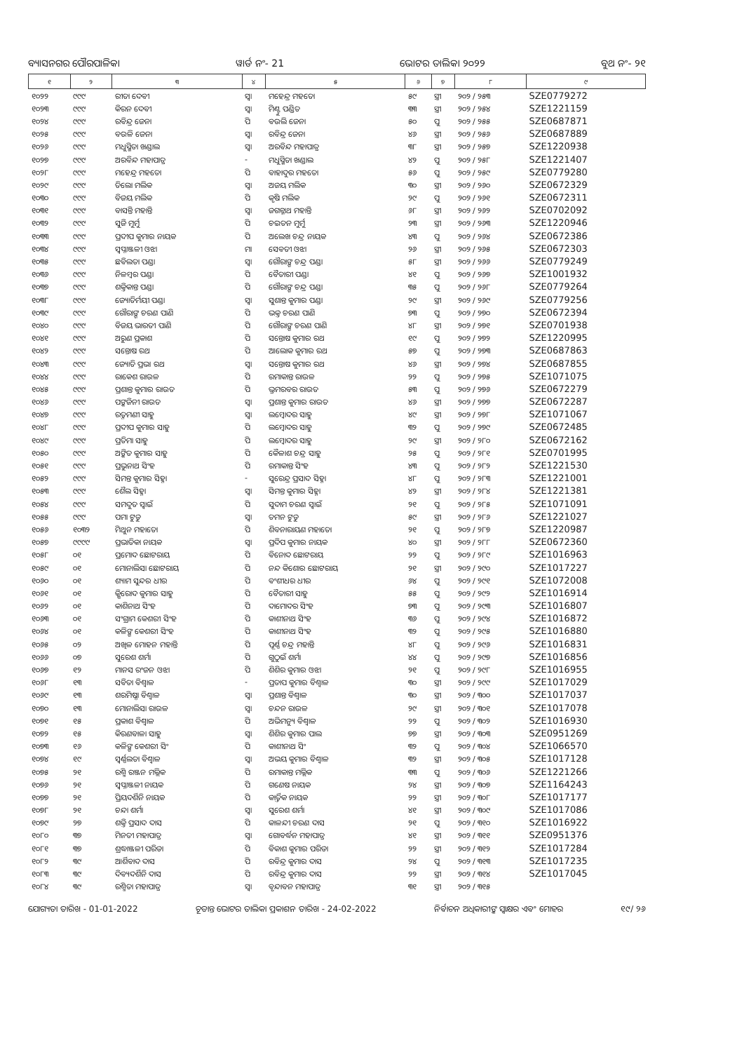ବ୍ୟାସନଗର ପୌରପାଳିକା ୱାର୍ଡ ନଂ- 21 ଭୋଟର ତାଲିକା ୨୦୨୨ ବୁଥ ନଂ- ୨୧
| ୧ | ୨ | ୩ | ୪ | ୫ | ୬ | ୭ | ୮ | ୯ |
| --- | --- | --- | --- | --- | --- | --- | --- | --- |
| ୧୦୨୨ | ୯୯୯ | ରୀତା ଦେବୀ | ସ୍ୱା | ମହେନ୍ଦ୍ର ମହତୋ | ୫୯ | ସ୍ତ୍ରୀ | ୨୦୨ / ୨୫୩ | SZE0779272 |
| ୧୦୨୩ | ୯୯୯ | କିରନ ଦେବୀ | ସ୍ୱା | ମିଣ୍ଟୁ ପଣ୍ଡିତ | ୩୩ | ସ୍ତ୍ରୀ | ୨୦୨ / ୨୫୪ | SZE1221159 |
| ୧୦୨୪ | ୯୯୯ | ରବିନ୍ଦ୍ର ଜେନା | ପି | ବଉଲି ଜେନା | ୫୦ | ପୁ | ୨୦୨ / ୨୫୫ | SZE0687871 |
| ୧୦୨୫ | ୯୯୯ | ବଉଳି ଜେନା | ସ୍ୱା | ରବିନ୍ଦ୍ର ଜେନା | ୪୬ | ସ୍ତ୍ରୀ | ୨୦୨ / ୨୫୬ | SZE0687889 |
| ୧୦୨୬ | ୯୯୯ | ମଧୁସ୍ମିତା ଖଣ୍ଡାଲ | ସ୍ୱା | ଅରବିନ୍ଦ ମହାପାତ୍ର | ୩୮ | ସ୍ତ୍ରୀ | ୨୦୨ / ୨୫୭ | SZE1220938 |
| ୧୦୨୭ | ୯୯୯ | ଅରବିନ୍ଦ ମହାପାତ୍ର | - | ମଧୁସ୍ମିତା ଖଣ୍ଡାଲ | ୪୨ | ପୁ | ୨୦୨ / ୨୫୮ | SZE1221407 |
| ୧୦୨୮ | ୯୯୯ | ମହେନ୍ଦ୍ର ମହତୋ | ପି | ବାହାଦୁର ମହତୋ | ୫୬ | ପୁ | ୨୦୨ / ୨୫୯ | SZE0779280 |
| ୧୦୨୯ | ୯୯୯ | ତିଲୋ ମଲିକ | ସ୍ୱା | ଅଜୟ ମଲିକ | ୩୦ | ସ୍ତ୍ରୀ | ୨୦୨ / ୨୬୦ | SZE0672329 |
| ୧୦୩୦ | ୯୯୯ | ବିଜୟ ମଲିକ | ପି | କୃଷି ମଲିକ | ୨୯ | ପୁ | ୨୦୨ / ୨୬୧ | SZE0672311 |
| ୧୦୩୧ | ୯୯୯ | ବାସନ୍ତି ମହାନ୍ତି | ସ୍ୱା | ଜଗନ୍ନାଥ ମହାନ୍ତି | ୬୮ | ସ୍ତ୍ରୀ | ୨୦୨ / ୨୬୨ | SZE0702092 |
| ୧୦୩୨ | ୯୯୯ | ସୁଜି ମୁର୍ମୁ | ପି | ଚଇତନ ମୁର୍ମୁ | ୨୩ | ସ୍ତ୍ରୀ | ୨୦୨ / ୨୬୩ | SZE1220946 |
| ୧୦୩୩ | ୯୯୯ | ପ୍ରଦୀପ କୁମାର ନାୟକ | ପି | ଅଲେଖ ଚନ୍ଦ୍ର ନାୟକ | ୪୩ | ପୁ | ୨୦୨ / ୨୬୪ | SZE0672386 |
| ୧୦୩୪ | ୯୯୯ | ସ୍ୱପ୍ନାଞ୍ଜଳୀ ଓଝା | ମା | ସେବତୀ ଓଝା | ୨୬ | ସ୍ତ୍ରୀ | ୨୦୨ / ୨୬୫ | SZE0672303 |
| ୧୦୩୫ | ୯୯୯ | ଛବିଲତା ପଣ୍ଡା | ସ୍ୱା | ଗୌରାଙ୍ଗ ଚନ୍ଦ୍ର ପଣ୍ଡା | ୫୮ | ସ୍ତ୍ରୀ | ୨୦୨ / ୨୬୬ | SZE0779249 |
| ୧୦୩୬ | ୯୯୯ | ନିଳମ୍ବର ପଣ୍ଡା | ପି | ବୈତାରୀ ପଣ୍ଡା | ୪୧ | ପୁ | ୨୦୨ / ୨୬୭ | SZE1001932 |
| ୧୦୩୭ | ୯୯୯ | ଶକ୍ତିକାନ୍ତ ପଣ୍ଡା | ପି | ଗୌରାଙ୍ଗ ଚନ୍ଦ୍ର ପଣ୍ଡା | ୩୫ | ପୁ | ୨୦୨ / ୨୬୮ | SZE0779264 |
| ୧୦୩୮ | ୯୯୯ | ଜ୍ୟୋତିର୍ମୟୀ ପଣ୍ଡା | ସ୍ୱା | ସୁଶାନ୍ତ କୁମାର ପଣ୍ଡା | ୨୯ | ସ୍ତ୍ରୀ | ୨୦୨ / ୨୬୯ | SZE0779256 |
| ୧୦୩୯ | ୯୯୯ | ଗୌରାଙ୍ଗ ଚରଣ ପାଣି | ପି | ଭକ୍ତ ଚରଣ ପାଣି | ୭୩ | ପୁ | ୨୦୨ / ୨୭୦ | SZE0672394 |
| ୧୦୪୦ | ୯୯୯ | ବିଜୟ ଭାରତୀ ପାଣି | ପି | ଗୌରାଙ୍ଗ ଚରଣ ପାଣି | ୪୮ | ସ୍ତ୍ରୀ | ୨୦୨ / ୨୭୧ | SZE0701938 |
| ୧୦୪୧ | ୯୯୯ | ଅରୁଣ ପ୍ରକାଶ | ପି | ସନ୍ତୋଷ କୁମାର ରଥ | ୧୯ | ପୁ | ୨୦୨ / ୨୭୨ | SZE1220995 |
| ୧୦୪୨ | ୯୯୯ | ସନ୍ତୋଷ ରଥ | ପି | ଆଲୋକ କୁମାର ରଥ | ୫୭ | ପୁ | ୨୦୨ / ୨୭୩ | SZE0687863 |
| ୧୦୪୩ | ୯୯୯ | ଜ୍ୟୋତି ପ୍ରଭା ରଥ | ସ୍ୱା | ସନ୍ତୋଷ କୁମାର ରଥ | ୪୬ | ସ୍ତ୍ରୀ | ୨୦୨ / ୨୭୪ | SZE0687855 |
| ୧୦୪୪ | ୯୯୯ | ରାକେଶ ରାଉଳ | ପି | ରମାକାନ୍ତ ରାଉଳ | ୨୨ | ପୁ | ୨୦୨ / ୨୭୫ | SZE1071075 |
| ୧୦୪୫ | ୯୯୯ | ପ୍ରଶାନ୍ତ କୁମାର ରାଉତ | ପି | ଭ୍ରମରବର ରାଉତ | ୫୩ | ପୁ | ୨୦୨ / ୨୭୬ | SZE0672279 |
| ୧୦୪୬ | ୯୯୯ | ପଙ୍କଜିନୀ ରାଉତ | ସ୍ୱା | ପ୍ରଶାନ୍ତ କୁମାର ରାଉତ | ୪୬ | ସ୍ତ୍ରୀ | ୨୦୨ / ୨୭୭ | SZE0672287 |
| ୧୦୪୭ | ୯୯୯ | ରତ୍ନମଣୀ ସାହୁ | ସ୍ୱା | ଲମ୍ବୋଦର ସାହୁ | ୪୯ | ସ୍ତ୍ରୀ | ୨୦୨ / ୨୭୮ | SZE1071067 |
| ୧୦୪୮ | ୯୯୯ | ପ୍ରଦୀପ କୁମାର ସାହୁ | ପି | ଲମ୍ବୋଦର ସାହୁ | ୩୨ | ପୁ | ୨୦୨ / ୨୭୯ | SZE0672485 |
| ୧୦୪୯ | ୯୯୯ | ପ୍ରତିମା ସାହୁ | ପି | ଲମ୍ବୋଦର ସାହୁ | ୨୯ | ସ୍ତ୍ରୀ | ୨୦୨ / ୨୮୦ | SZE0672162 |
| ୧୦୫୦ | ୯୯୯ | ଅଙ୍କିତ କୁମାର ସାହୁ | ପି | କୈଳାଶ ଚନ୍ଦ୍ର ସାହୁ | ୨୫ | ପୁ | ୨୦୨ / ୨୮୧ | SZE0701995 |
| ୧୦୫୧ | ୯୯୯ | ପ୍ରଭୁନାଥ ସିଂହ | ପି | ରମାକାନ୍ତ ସିଂହ | ୪୩ | ପୁ | ୨୦୨ / ୨୮୨ | SZE1221530 |
| ୧୦୫୨ | ୯୯୯ | ସିମନ୍ତ କୁମାର ସିହ୍ନା | - | ସୁରେନ୍ଦ୍ର ପ୍ରସାଦ ସିହ୍ନା | ୪୮ | ପୁ | ୨୦୨ / ୨୮୩ | SZE1221001 |
| ୧୦୫୩ | ୯୯୯ | ଶୈଲ ସିହ୍ନା | ସ୍ୱା | ସିମନ୍ତ କୁମାର ସିହ୍ନା | ୪୨ | ସ୍ତ୍ରୀ | ୨୦୨ / ୨୮୪ | SZE1221381 |
| ୧୦୫୪ | ୯୯୯ | ସମଦୁତ ସ୍ୱାଇଁ | ପି | ସୁଦାମ ଚରଣ ସ୍ୱାଇଁ | ୨୧ | ପୁ | ୨୦୨ / ୨୮୫ | SZE1071091 |
| ୧୦୫୫ | ୯୯୯ | ପମା ଟୁଡୁ | ସ୍ୱା | ତମନ ଟୁଡୁ | ୫୯ | ସ୍ତ୍ରୀ | ୨୦୨ / ୨୮୬ | SZE1221027 |
| ୧୦୫୬ | ୧୦୩୨ | ମିଥୁନ ମହାତୋ | ପି | ଶିବନାରାୟଣ ମହାତୋ | ୨୧ | ପୁ | ୨୦୨ / ୨୮୭ | SZE1220987 |
| ୧୦୫୭ | ୯୯୯୯ | ପ୍ରଭାତିକା ନାୟକ | ସ୍ୱା | ପ୍ରଦିପ କୁମାର ନାୟକ | ୪୦ | ସ୍ତ୍ରୀ | ୨୦୨ / ୨୮୮ | SZE0672360 |
| ୧୦୫୮ | ୦୧ | ପ୍ରମୋଦ ଛୋଟରାୟ | ପି | ବିନୋଦ ଛୋଟରାୟ | ୨୨ | ପୁ | ୨୦୨ / ୨୮୯ | SZE1016963 |
| ୧୦୫୯ | ୦୧ | ମୋନାଲିସା ଛୋଟରାୟ | ପି | ନନ୍ଦ କିଶୋର ଛୋଟରାୟ | ୨୧ | ସ୍ତ୍ରୀ | ୨୦୨ / ୨୯୦ | SZE1017227 |
| ୧୦୬୦ | ୦୧ | ଶ୍ୟାମ ସୁନ୍ଦର ଧୀର | ପି | ବଂଶୀଧର ଧୀର | ୬୪ | ପୁ | ୨୦୨ / ୨୯୧ | SZE1072008 |
| ୧୦୬୧ | ୦୧ | କ୍ଷିରୋଦ କୁମାର ସାହୁ | ପି | ବୈତାରୀ ସାହୁ | ୫୫ | ପୁ | ୨୦୨ / ୨୯୨ | SZE1016914 |
| ୧୦୬୨ | ୦୧ | କାଶିନାଥ ସିଂହ | ପି | ଦାମୋଦର ସିଂହ | ୭୩ | ପୁ | ୨୦୨ / ୨୯୩ | SZE1016807 |
| ୧୦୬୩ | ୦୧ | ସଂଗ୍ରାମ କେଶରୀ ସିଂହ | ପି | କାଶୀନାଥ ସିଂହ | ୩୬ | ପୁ | ୨୦୨ / ୨୯୪ | SZE1016872 |
| ୧୦୬୪ | ୦୧ | କଳିଙ୍ଗ କେଶରୀ ସିଂହ | ପି | କାଶୀନାଥ ସିଂହ | ୩୨ | ପୁ | ୨୦୨ / ୨୯୫ | SZE1016880 |
| ୧୦୬୫ | ୦୨ | ଅଖିଳ ମୋହନ ମହାନ୍ତି | ପି | ପୂର୍ଣ୍ଣ ଚନ୍ଦ୍ର ମହାନ୍ତି | ୪୮ | ପୁ | ୨୦୨ / ୨୯୬ | SZE1016831 |
| ୧୦୬୬ | ୦୭ | ସୁରେଶ ଶର୍ମା | ପି | ଗୁଠୁଇଁ ଶର୍ମା | ୪୪ | ପୁ | ୨୦୨ / ୨୯୭ | SZE1016856 |
| ୧୦୬୭ | ୧୨ | ମାନସ ରଂଜନ ଓଝା | ପି | ଶିଶିର କୁମାର ଓଝା | ୨୧ | ପୁ | ୨୦୨ / ୨୯୮ | SZE1016955 |
| ୧୦୬୮ | ୧୩ | ସବିତା ବିଶ୍ୱାଳ | - | ପ୍ରତାପ କୁମାର ବିଶ୍ୱାଳ | ୩୦ | ସ୍ତ୍ରୀ | ୨୦୨ / ୨୯୯ | SZE1017029 |
| ୧୦୬୯ | ୧୩ | ଶରମିଷ୍ଠା ବିଶ୍ୱାଳ | ସ୍ୱା | ପ୍ରଶାନ୍ତ ବିଶ୍ୱାଳ | ୩୦ | ସ୍ତ୍ରୀ | ୨୦୨ / ୩୦୦ | SZE1017037 |
| ୧୦୭୦ | ୧୩ | ମୋନାଲିସା ରାଉଳ | ସ୍ୱା | ଚନ୍ଦନ ରାଉଳ | ୨୯ | ସ୍ତ୍ରୀ | ୨୦୨ / ୩୦୧ | SZE1017078 |
| ୧୦୭୧ | ୧୫ | ପ୍ରକାଶ ବିଶ୍ୱାଳ | ପି | ଅଭିମନ୍ୟୁ ବିଶ୍ୱାଳ | ୨୨ | ପୁ | ୨୦୨ / ୩୦୨ | SZE1016930 |
| ୧୦୭୨ | ୧୫ | କିରଣବାଳା ସାହୁ | ସ୍ୱା | ଶିଶିର କୁମାର ପାଲ | ୭୭ | ସ୍ତ୍ରୀ | ୨୦୨ / ୩୦୩ | SZE0951269 |
| ୧୦୭୩ | ୧୬ | କଳିଙ୍ଗ କେଶରୀ ସିଂ | ପି | କାଶୀନାଥ ସିଂ | ୩୨ | ପୁ | ୨୦୨ / ୩୦୪ | SZE1066570 |
| ୧୦୭୪ | ୧୯ | ସ୍ୱର୍ଣ୍ଣଲତା ବିଶ୍ୱାଳ | ସ୍ୱା | ଅଭୟ କୁମାର ବିଶ୍ୱାଳ | ୩୨ | ସ୍ତ୍ରୀ | ୨୦୨ / ୩୦୫ | SZE1017128 |
| ୧୦୭୫ | ୨୧ | ରଶ୍ମି ରଞ୍ଜନ ମଲ୍ଲିକ | ପି | ରମାକାନ୍ତ ମଲ୍ଲିକ | ୩୩ | ପୁ | ୨୦୨ / ୩୦୬ | SZE1221266 |
| ୧୦୭୬ | ୨୧ | ସ୍ୱପ୍ନାଞ୍ଜଳୀ ନାୟକ | ପି | ଗଣେଷ ନାୟକ | ୨୪ | ସ୍ତ୍ରୀ | ୨୦୨ / ୩୦୭ | SZE1164243 |
| ୧୦୭୭ | ୨୧ | ପ୍ରିୟଦର୍ଶିନି ନାୟକ | ପି | କାର୍ତ୍ତିକ ନାୟକ | ୨୨ | ସ୍ତ୍ରୀ | ୨୦୨ / ୩୦୮ | SZE1017177 |
| ୧୦୭୮ | ୨୧ | ଚନ୍ଦା ଶର୍ମା | ସ୍ୱା | ସୁରେଶ ଶର୍ମା | ୪୧ | ସ୍ତ୍ରୀ | ୨୦୨ / ୩୦୯ | SZE1017086 |
| ୧୦୭୯ | ୨୭ | ଶକ୍ତି ପ୍ରସାଦ ଦାସ | ପି | କାଳନ୍ଦୀ ଚରଣ ଦାସ | ୨୧ | ପୁ | ୨୦୨ / ୩୧୦ | SZE1016922 |
| ୧୦୮୦ | ୩୭ | ମିନତୀ ମହାପାତ୍ର | ସ୍ୱା | ଗୋବର୍ଦ୍ଧନ ମହାପାତ୍ର | ୪୧ | ସ୍ତ୍ରୀ | ୨୦୨ / ୩୧୧ | SZE0951376 |
| ୧୦୮୧ | ୩୭ | ଶ୍ରଦ୍ଧାଞ୍ଜଳୀ ପରିଡା | ପି | ବିକାଶ କୁମାର ପରିଡା | ୨୨ | ସ୍ତ୍ରୀ | ୨୦୨ / ୩୧୨ | SZE1017284 |
| ୧୦୮୨ | ୩୯ | ଆର୍ଶିବାଦ ଦାସ | ପି | ରବିନ୍ଦ୍ର କୁମାର ଦାସ | ୨୪ | ପୁ | ୨୦୨ / ୩୧୩ | SZE1017235 |
| ୧୦୮୩ | ୩୯ | ଦିବ୍ୟଦର୍ଶିନି ଦାସ | ପି | ରବିନ୍ଦ୍ର କୁମାର ଦାସ | ୨୨ | ସ୍ତ୍ରୀ | ୨୦୨ / ୩୧୪ | SZE1017045 |
| ୧୦୮୪ | ୩୯ | ରଶ୍ମିତା ମହାପାତ୍ର | ସ୍ୱା | ବୃନ୍ଦାବନ ମହାପାତ୍ର | ୩୧ | ସ୍ତ୍ରୀ | ୨୦୨ / ୩୧୫ | |
ଯୋଗ୍ୟତା ତାରିଖ - 01-01-2022 ଚୂଡାନ୍ତ ଭୋଟର ତାଲିକା ପ୍ରକାଶନ ତାରିଖ - 24-02-2022 ନିର୍ବାଚନ ଅଧିକାରୀଙ୍କ ସ୍ୱାକ୍ଷର ଏବଂ ମୋହର ୧୯/ ୨୬